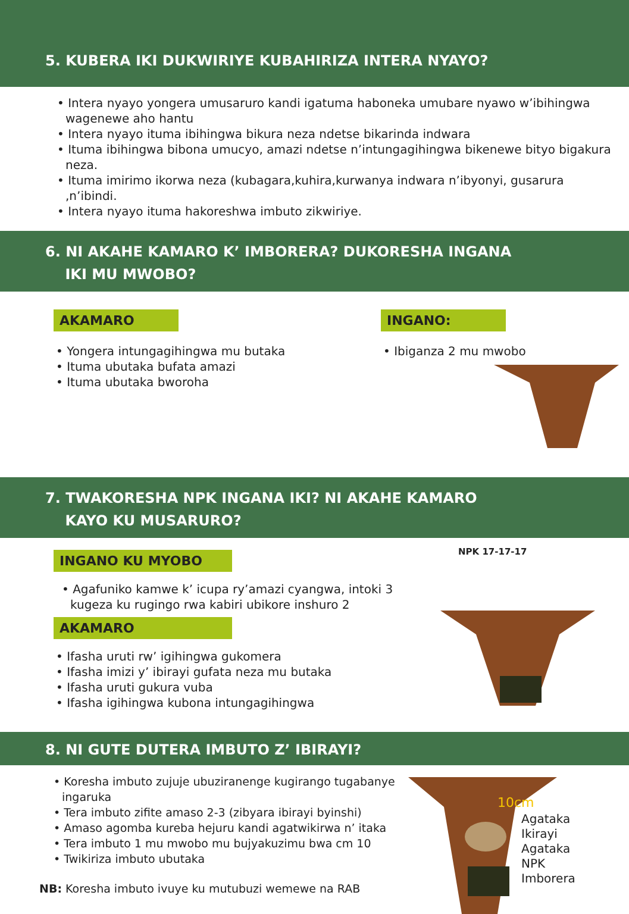5. KUBERA IKI DUKWIRIYE KUBAHIRIZA INTERA NYAYO?
• Intera nyayo yongera umusaruro kandi igatuma haboneka umubare nyawo w’ibihingwa wagenewe aho hantu
• Intera nyayo ituma ibihingwa bikura neza ndetse bikarinda indwara
• Ituma ibihingwa bibona umucyo, amazi ndetse n’intungagihingwa bikenewe bityo bigakura neza.
• Ituma imirimo ikorwa neza (kubagara,kuhira,kurwanya indwara n’ibyonyi, gusarura ,n’ibindi.
• Intera nyayo ituma hakoreshwa imbuto zikwiriye.
6. NI AKAHE KAMARO K’ IMBORERA? DUKORESHA INGANA
IKI MU MWOBO?
AKAMARO
• Yongera intungagihingwa mu butaka
• Ituma ubutaka bufata amazi
• Ituma ubutaka bworoha
INGANO:
• Ibiganza 2 mu mwobo
7. TWAKORESHA NPK INGANA IKI? NI AKAHE KAMARO
KAYO KU MUSARURO?
INGANO KU MYOBO
• Agafuniko kamwe k’ icupa ry’amazi cyangwa, intoki 3 kugeza ku rugingo rwa kabiri ubikore inshuro 2
AKAMARO
• Ifasha uruti rw’ igihingwa gukomera
• Ifasha imizi y’ ibirayi gufata neza mu butaka
• Ifasha uruti gukura vuba
• Ifasha igihingwa kubona intungagihingwa
NPK 17-17-17
8. NI GUTE DUTERA IMBUTO Z’ IBIRAYI?
• Koresha imbuto zujuje ubuziranenge kugirango tugabanye ingaruka
• Tera imbuto zifite amaso 2-3 (zibyara ibirayi byinshi)
• Amaso agomba kureba hejuru kandi agatwikirwa n’ itaka
• Tera imbuto 1 mu mwobo mu bujyakuzimu bwa cm 10
• Twikiriza imbuto ubutaka
NB: Koresha imbuto ivuye ku mutubuzi wemewe na RAB
10cm
Agataka
Ikirayi
Agataka
NPK
Imborera